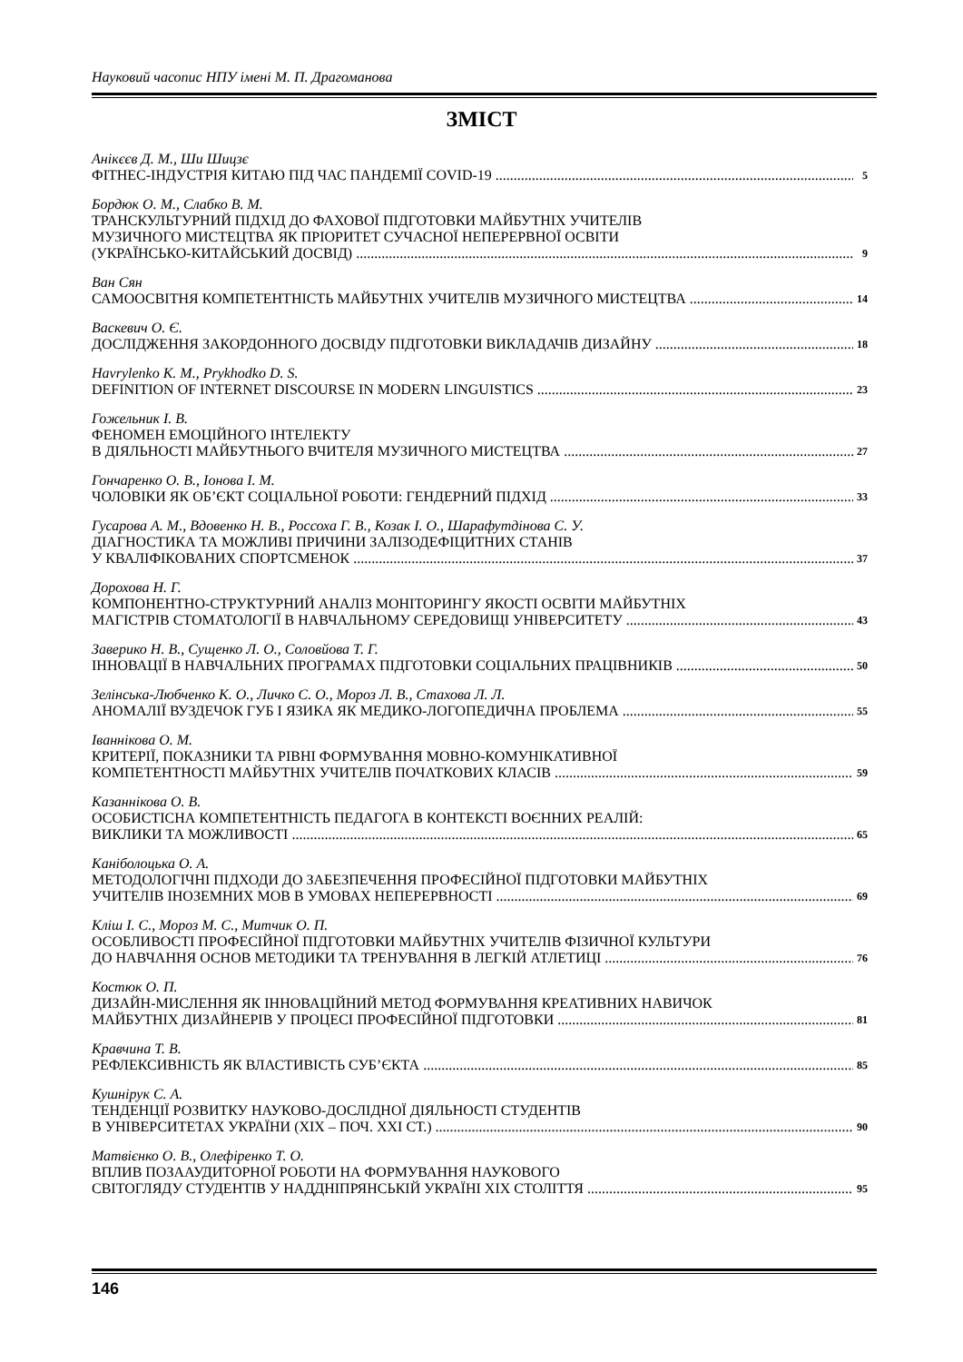Науковий часопис НПУ імені М. П. Драгоманова
ЗМІСТ
Анікєєв Д. М., Ши Шицзє
ФІТНЕС-ІНДУСТРІЯ КИТАЮ ПІД ЧАС ПАНДЕМІЇ COVID-19 5
Бордюк О. М., Слабко В. М.
ТРАНСКУЛЬТУРНИЙ ПІДХІД ДО ФАХОВОЇ ПІДГОТОВКИ МАЙБУТНІХ УЧИТЕЛІВ
МУЗИЧНОГО МИСТЕЦТВА ЯК ПРІОРИТЕТ СУЧАСНОЇ НЕПЕРЕРВНОЇ ОСВІТИ
(УКРАЇНСЬКО-КИТАЙСЬКИЙ ДОСВІД) 9
Ван Сян
САМООСВІТНЯ КОМПЕТЕНТНІСТЬ МАЙБУТНІХ УЧИТЕЛІВ МУЗИЧНОГО МИСТЕЦТВА 14
Васкевич О. Є.
ДОСЛІДЖЕННЯ ЗАКОРДОННОГО ДОСВІДУ ПІДГОТОВКИ ВИКЛАДАЧІВ ДИЗАЙНУ 18
Havrylenko K. M., Prykhodko D. S.
DEFINITION OF INTERNET DISCOURSE IN MODERN LINGUISTICS 23
Гожельник І. В.
ФЕНОМЕН ЕМОЦІЙНОГО ІНТЕЛЕКТУ
В ДІЯЛЬНОСТІ МАЙБУТНЬОГО ВЧИТЕЛЯ МУЗИЧНОГО МИСТЕЦТВА 27
Гончаренко О. В., Іонова І. М.
ЧОЛОВІКИ ЯК ОБ’ЄКТ СОЦІАЛЬНОЇ РОБОТИ: ГЕНДЕРНИЙ ПІДХІД 33
Гусарова А. М., Вдовенко Н. В., Россоха Г. В., Козак І. О., Шарафутдінова С. У.
ДІАГНОСТИКА ТА МОЖЛИВІ ПРИЧИНИ ЗАЛІЗОДЕФІЦИТНИХ СТАНІВ
У КВАЛІФІКОВАНИХ СПОРТСМЕНОК 37
Дорохова Н. Г.
КОМПОНЕНТНО-СТРУКТУРНИЙ АНАЛІЗ МОНІТОРИНГУ ЯКОСТІ ОСВІТИ МАЙБУТНІХ
МАГІСТРІВ СТОМАТОЛОГІЇ В НАВЧАЛЬНОМУ СЕРЕДОВИЩІ УНІВЕРСИТЕТУ 43
Заверико Н. В., Сущенко Л. О., Соловйова Т. Г.
ІННОВАЦІЇ В НАВЧАЛЬНИХ ПРОГРАМАХ ПІДГОТОВКИ СОЦІАЛЬНИХ ПРАЦІВНИКІВ 50
Зелінська-Любченко К. О., Личко С. О., Мороз Л. В., Стахова Л. Л.
АНОМАЛІЇ ВУЗДЕЧОК ГУБ І ЯЗИКА ЯК МЕДИКО-ЛОГОПЕДИЧНА ПРОБЛЕМА 55
Іваннікова О. М.
КРИТЕРІЇ, ПОКАЗНИКИ ТА РІВНІ ФОРМУВАННЯ МОВНО-КОМУНІКАТИВНОЇ
КОМПЕТЕНТНОСТІ МАЙБУТНІХ УЧИТЕЛІВ ПОЧАТКОВИХ КЛАСІВ 59
Казаннікова О. В.
ОСОБИСТІСНА КОМПЕТЕНТНІСТЬ ПЕДАГОГА В КОНТЕКСТІ ВОЄННИХ РЕАЛІЙ:
ВИКЛИКИ ТА МОЖЛИВОСТІ 65
Каніболоцька О. А.
МЕТОДОЛОГІЧНІ ПІДХОДИ ДО ЗАБЕЗПЕЧЕННЯ ПРОФЕСІЙНОЇ ПІДГОТОВКИ МАЙБУТНІХ
УЧИТЕЛІВ ІНОЗЕМНИХ МОВ В УМОВАХ НЕПЕРЕРВНОСТІ 69
Кліш І. С., Мороз М. С., Митчик О. П.
ОСОБЛИВОСТІ ПРОФЕСІЙНОЇ ПІДГОТОВКИ МАЙБУТНІХ УЧИТЕЛІВ ФІЗИЧНОЇ КУЛЬТУРИ
ДО НАВЧАННЯ ОСНОВ МЕТОДИКИ ТА ТРЕНУВАННЯ В ЛЕГКІЙ АТЛЕТИЦІ 76
Костюк О. П.
ДИЗАЙН-МИСЛЕННЯ ЯК ІННОВАЦІЙНИЙ МЕТОД ФОРМУВАННЯ КРЕАТИВНИХ НАВИЧОК
МАЙБУТНІХ ДИЗАЙНЕРІВ У ПРОЦЕСІ ПРОФЕСІЙНОЇ ПІДГОТОВКИ 81
Кравчина Т. В.
РЕФЛЕКСИВНІСТЬ ЯК ВЛАСТИВІСТЬ СУБ’ЄКТА 85
Кушнірук С. А.
ТЕНДЕНЦІЇ РОЗВИТКУ НАУКОВО-ДОСЛІДНОЇ ДІЯЛЬНОСТІ СТУДЕНТІВ
В УНІВЕРСИТЕТАХ УКРАЇНИ (ХІХ – ПОЧ. ХХІ СТ.) 90
Матвієнко О. В., Олефіренко Т. О.
ВПЛИВ ПОЗААУДИТОРНОЇ РОБОТИ НА ФОРМУВАННЯ НАУКОВОГО
СВІТОГЛЯДУ СТУДЕНТІВ У НАДДНІПРЯНСЬКІЙ УКРАЇНІ ХІХ СТОЛІТТЯ 95
146